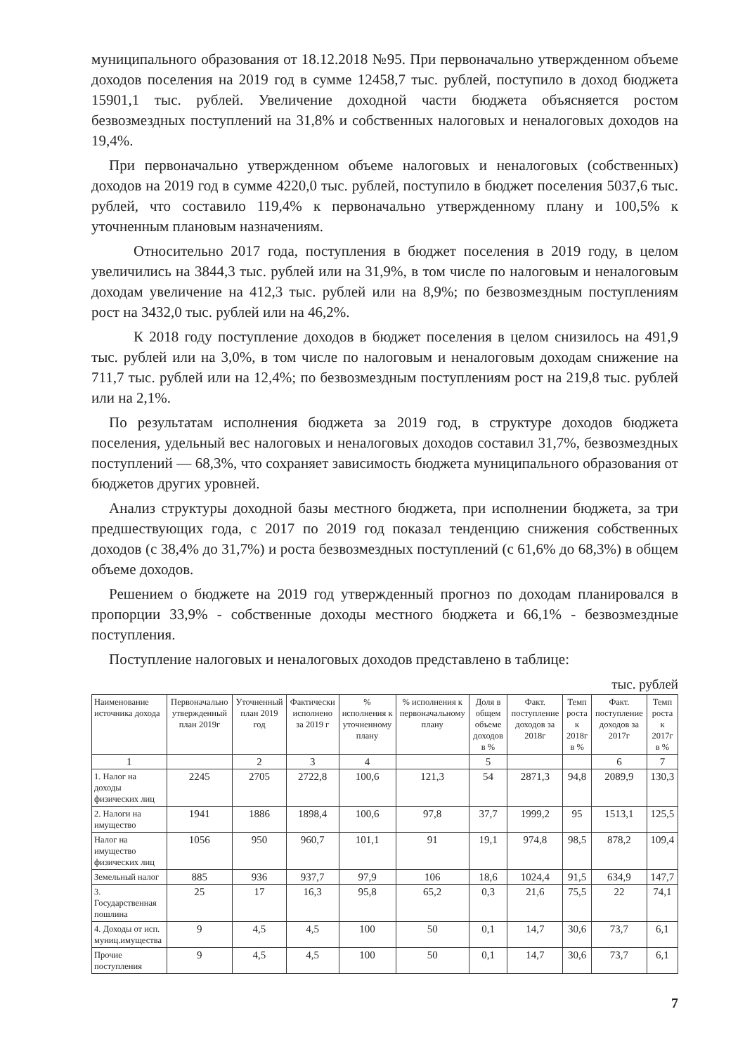муниципального образования от 18.12.2018 №95. При первоначально утвержденном объеме доходов поселения на 2019 год в сумме 12458,7 тыс. рублей, поступило в доход бюджета 15901,1 тыс. рублей. Увеличение доходной части бюджета объясняется ростом безвозмездных поступлений на 31,8% и собственных налоговых и неналоговых доходов на 19,4%.
При первоначально утвержденном объеме налоговых и неналоговых (собственных) доходов на 2019 год в сумме 4220,0 тыс. рублей, поступило в бюджет поселения 5037,6 тыс. рублей, что составило 119,4% к первоначально утвержденному плану и 100,5% к уточненным плановым назначениям.
Относительно 2017 года, поступления в бюджет поселения в 2019 году, в целом увеличились на 3844,3 тыс. рублей или на 31,9%, в том числе по налоговым и неналоговым доходам увеличение на 412,3 тыс. рублей или на 8,9%; по безвозмездным поступлениям рост на 3432,0 тыс. рублей или на 46,2%.
К 2018 году поступление доходов в бюджет поселения в целом снизилось на 491,9 тыс. рублей или на 3,0%, в том числе по налоговым и неналоговым доходам снижение на 711,7 тыс. рублей или на 12,4%; по безвозмездным поступлениям рост на 219,8 тыс. рублей или на 2,1%.
По результатам исполнения бюджета за 2019 год, в структуре доходов бюджета поселения, удельный вес налоговых и неналоговых доходов составил 31,7%, безвозмездных поступлений — 68,3%, что сохраняет зависимость бюджета муниципального образования от бюджетов других уровней.
Анализ структуры доходной базы местного бюджета, при исполнении бюджета, за три предшествующих года, с 2017 по 2019 год показал тенденцию снижения собственных доходов (с 38,4% до 31,7%) и роста безвозмездных поступлений (с 61,6% до 68,3%) в общем объеме доходов.
Решением о бюджете на 2019 год утвержденный прогноз по доходам планировался в пропорции 33,9% - собственные доходы местного бюджета и 66,1% - безвозмездные поступления.
Поступление налоговых и неналоговых доходов представлено в таблице:
тыс. рублей
| Наименование источника дохода | Первоначально утвержденный план 2019г | Уточненный план 2019 год | Фактически исполнено за 2019 г | % исполнения к уточненному плану | % исполнения к первоначальному плану | Доля в общем объеме доходов в % | Факт. поступление доходов за 2018г | Темп роста к 2018г в % | Факт. поступление доходов за 2017г | Темп роста к 2017г в % |
| --- | --- | --- | --- | --- | --- | --- | --- | --- | --- | --- |
| 1 | | 2 | 3 | 4 | | 5 | | | 6 | 7 |
| 1. Налог на доходы физических лиц | 2245 | 2705 | 2722,8 | 100,6 | 121,3 | 54 | 2871,3 | 94,8 | 2089,9 | 130,3 |
| 2. Налоги на имущество | 1941 | 1886 | 1898,4 | 100,6 | 97,8 | 37,7 | 1999,2 | 95 | 1513,1 | 125,5 |
| Налог на имущество физических лиц | 1056 | 950 | 960,7 | 101,1 | 91 | 19,1 | 974,8 | 98,5 | 878,2 | 109,4 |
| Земельный налог | 885 | 936 | 937,7 | 97,9 | 106 | 18,6 | 1024,4 | 91,5 | 634,9 | 147,7 |
| 3. Государственная пошлина | 25 | 17 | 16,3 | 95,8 | 65,2 | 0,3 | 21,6 | 75,5 | 22 | 74,1 |
| 4. Доходы от исп. муниц.имущества | 9 | 4,5 | 4,5 | 100 | 50 | 0,1 | 14,7 | 30,6 | 73,7 | 6,1 |
| Прочие поступления | 9 | 4,5 | 4,5 | 100 | 50 | 0,1 | 14,7 | 30,6 | 73,7 | 6,1 |
7